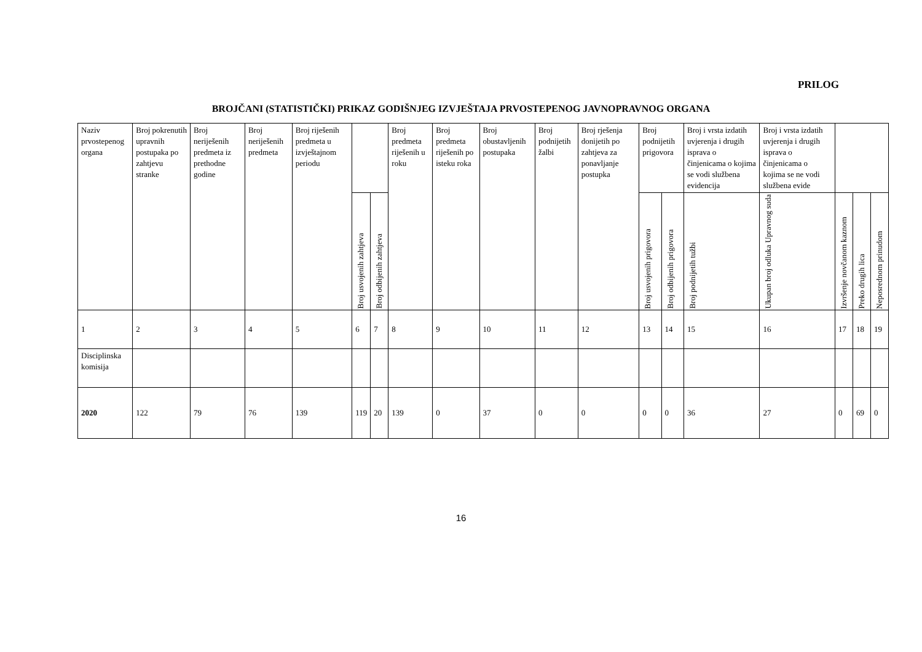PRILOG
BROJČANI (STATISTIČKI) PRIKAZ GODIŠNJEG IZVJEŠTAJA PRVOSTEPENOG JAVNOPRAVNOG ORGANA
| Naziv prvostepenog organa | Broj pokrenutih upravnih postupaka po zahtjevu stranke | Broj neriješenih predmeta iz prethodne godine | Broj neriješenih predmeta | Broj riješenih predmeta u izvještajnom periodu | | | Broj predmeta riješenih u roku | Broj predmeta riješenih po isteku roka | Broj obustavljenih postupaka | Broj podnijetih žalbi | Broj rješenja donijetih po zahtjeva za ponavljanje postupka | Broj podnijetih prigovora | | Broj i vrsta izdatih uvjerenja i drugih isprava o činjenicama o kojima se vodi službena evidencija | Broj i vrsta izdatih uvjerenja i drugih isprava o činjenicama o kojima se ne vodi službena evide | | | |
| | | | | | Broj usvojenih zahtjeva | Broj odbijenih zahtjeva | | | | | | Broj usvojenih prigovora | Broj odbijenih prigovora | Broj podnijetih tužbi | Ukupan broj odluka Upravnog suda | Izvršenje novčanom kaznom | Preko drugih lica | Neposrednom prinudom |
| 1 | 2 | 3 | 4 | 5 | 6 | 7 | 8 | 9 | 10 | 11 | 12 | 13 | 14 | 15 | 16 | 17 | 18 | 19 |
| Disciplinska komisija | | | | | | | | | | | | | | | | | | |
| 2020 | 122 | 79 | 76 | 139 | 119 | 20 | 139 | 0 | 37 | 0 | 0 | 0 | 0 | 36 | 27 | 0 | 69 | 0 |
16